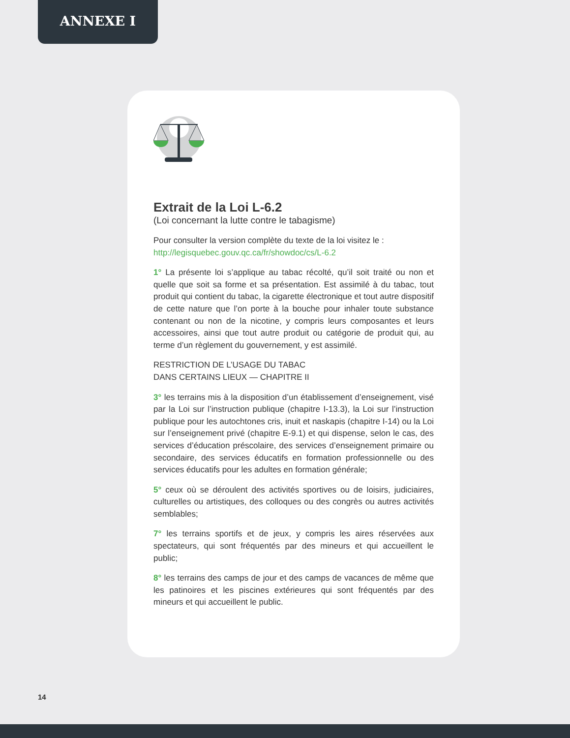ANNEXE I
Extrait de la Loi L-6.2
(Loi concernant la lutte contre le tabagisme)
Pour consulter la version complète du texte de la loi visitez le :
http://legisquebec.gouv.qc.ca/fr/showdoc/cs/L-6.2
1° La présente loi s’applique au tabac récolté, qu’il soit traité ou non et quelle que soit sa forme et sa présentation. Est assimilé à du tabac, tout produit qui contient du tabac, la cigarette électronique et tout autre dispositif de cette nature que l’on porte à la bouche pour inhaler toute substance contenant ou non de la nicotine, y compris leurs composantes et leurs accessoires, ainsi que tout autre produit ou catégorie de produit qui, au terme d’un règlement du gouvernement, y est assimilé.
RESTRICTION DE L’USAGE DU TABAC
DANS CERTAINS LIEUX — CHAPITRE II
3° les terrains mis à la disposition d’un établissement d’enseignement, visé par la Loi sur l’instruction publique (chapitre I-13.3), la Loi sur l’instruction publique pour les autochtones cris, inuit et naskapis (chapitre I-14) ou la Loi sur l’enseignement privé (chapitre E-9.1) et qui dispense, selon le cas, des services d’éducation préscolaire, des services d’enseignement primaire ou secondaire, des services éducatifs en formation professionnelle ou des services éducatifs pour les adultes en formation générale;
5° ceux où se déroulent des activités sportives ou de loisirs, judiciaires, culturelles ou artistiques, des colloques ou des congrès ou autres activités semblables;
7° les terrains sportifs et de jeux, y compris les aires réservées aux spectateurs, qui sont fréquentés par des mineurs et qui accueillent le public;
8° les terrains des camps de jour et des camps de vacances de même que les patinoires et les piscines extérieures qui sont fréquentés par des mineurs et qui accueillent le public.
14